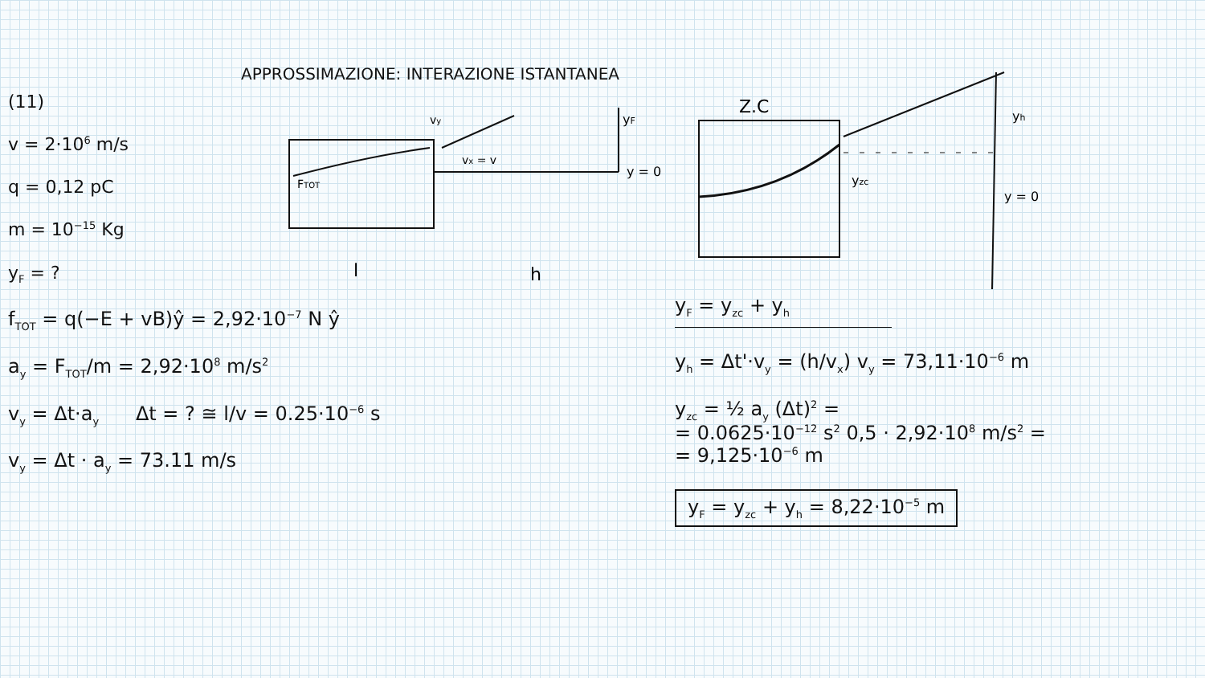APPROSSIMAZIONE: INTERAZIONE ISTANTANEA
(11)
v = 2·10<sup>6</sup> m/s
q = 0,12 pC
m = 10<sup>−15</sup> Kg
y<sub>F</sub> = ?
FTOT
vx = v
vy
yF
y = 0
l
h
f<sub>TOT</sub> = q(−E + vB)ŷ = 2,92·10<sup>−7</sup> N ŷ
a<sub>y</sub> = F<sub>TOT</sub>/m = 2,92·10<sup>8</sup> m/s<sup>2</sup>
v<sub>y</sub> = Δt·a<sub>y</sub> Δt = ? ≅ l/v = 0.25·10<sup>−6</sup> s
v<sub>y</sub> = Δt · a<sub>y</sub> = 73.11 m/s
Z.C
yzc
yh
y = 0
y<sub>F</sub> = y<sub>zc</sub> + y<sub>h</sub>
y<sub>h</sub> = Δt'·v<sub>y</sub> = (h/v<sub>x</sub>) v<sub>y</sub> = 73,11·10<sup>−6</sup> m
y<sub>zc</sub> = ½ a<sub>y</sub> (Δt)<sup>2</sup> =
= 0.0625·10<sup>−12</sup> s<sup>2</sup> 0,5 · 2,92·10<sup>8</sup> m/s<sup>2</sup> =
= 9,125·10<sup>−6</sup> m
y<sub>F</sub> = y<sub>zc</sub> + y<sub>h</sub> = 8,22·10<sup>−5</sup> m